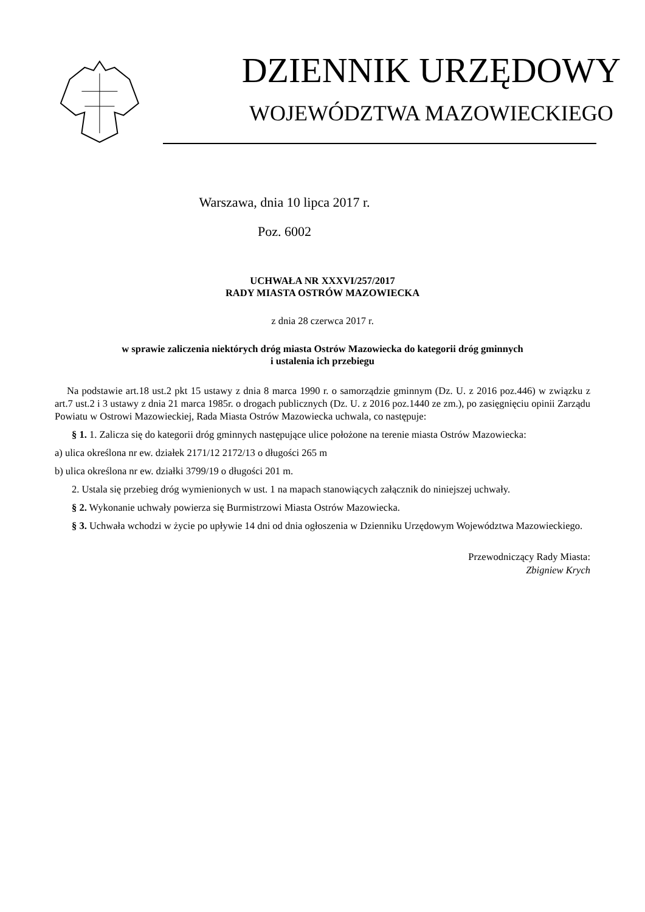DZIENNIK URZĘDOWY
WOJEWÓDZTWA MAZOWIECKIEGO
Warszawa, dnia 10 lipca 2017 r.
Poz. 6002
UCHWAŁA NR XXXVI/257/2017
RADY MIASTA OSTRÓW MAZOWIECKA
z dnia 28 czerwca 2017 r.
w sprawie zaliczenia niektórych dróg miasta Ostrów Mazowiecka do kategorii dróg gminnych
i ustalenia ich przebiegu
Na podstawie art.18 ust.2 pkt 15 ustawy z dnia 8 marca 1990 r. o samorządzie gminnym (Dz. U. z 2016 poz.446) w związku z art.7 ust.2 i 3 ustawy z dnia 21 marca 1985r. o drogach publicznych (Dz. U. z 2016 poz.1440 ze zm.), po zasięgnięciu opinii Zarządu Powiatu w Ostrowi Mazowieckiej, Rada Miasta Ostrów Mazowiecka uchwala, co następuje:
§ 1. 1. Zalicza się do kategorii dróg gminnych następujące ulice położone na terenie miasta Ostrów Mazowiecka:
a) ulica określona nr ew. działek 2171/12 2172/13 o długości 265 m
b) ulica określona nr ew. działki 3799/19 o długości 201 m.
2. Ustala się przebieg dróg wymienionych w ust. 1 na mapach stanowiących załącznik do niniejszej uchwały.
§ 2. Wykonanie uchwały powierza się Burmistrzowi Miasta Ostrów Mazowiecka.
§ 3. Uchwała wchodzi w życie po upływie 14 dni od dnia ogłoszenia w Dzienniku Urzędowym Województwa Mazowieckiego.
Przewodniczący Rady Miasta:
Zbigniew Krych